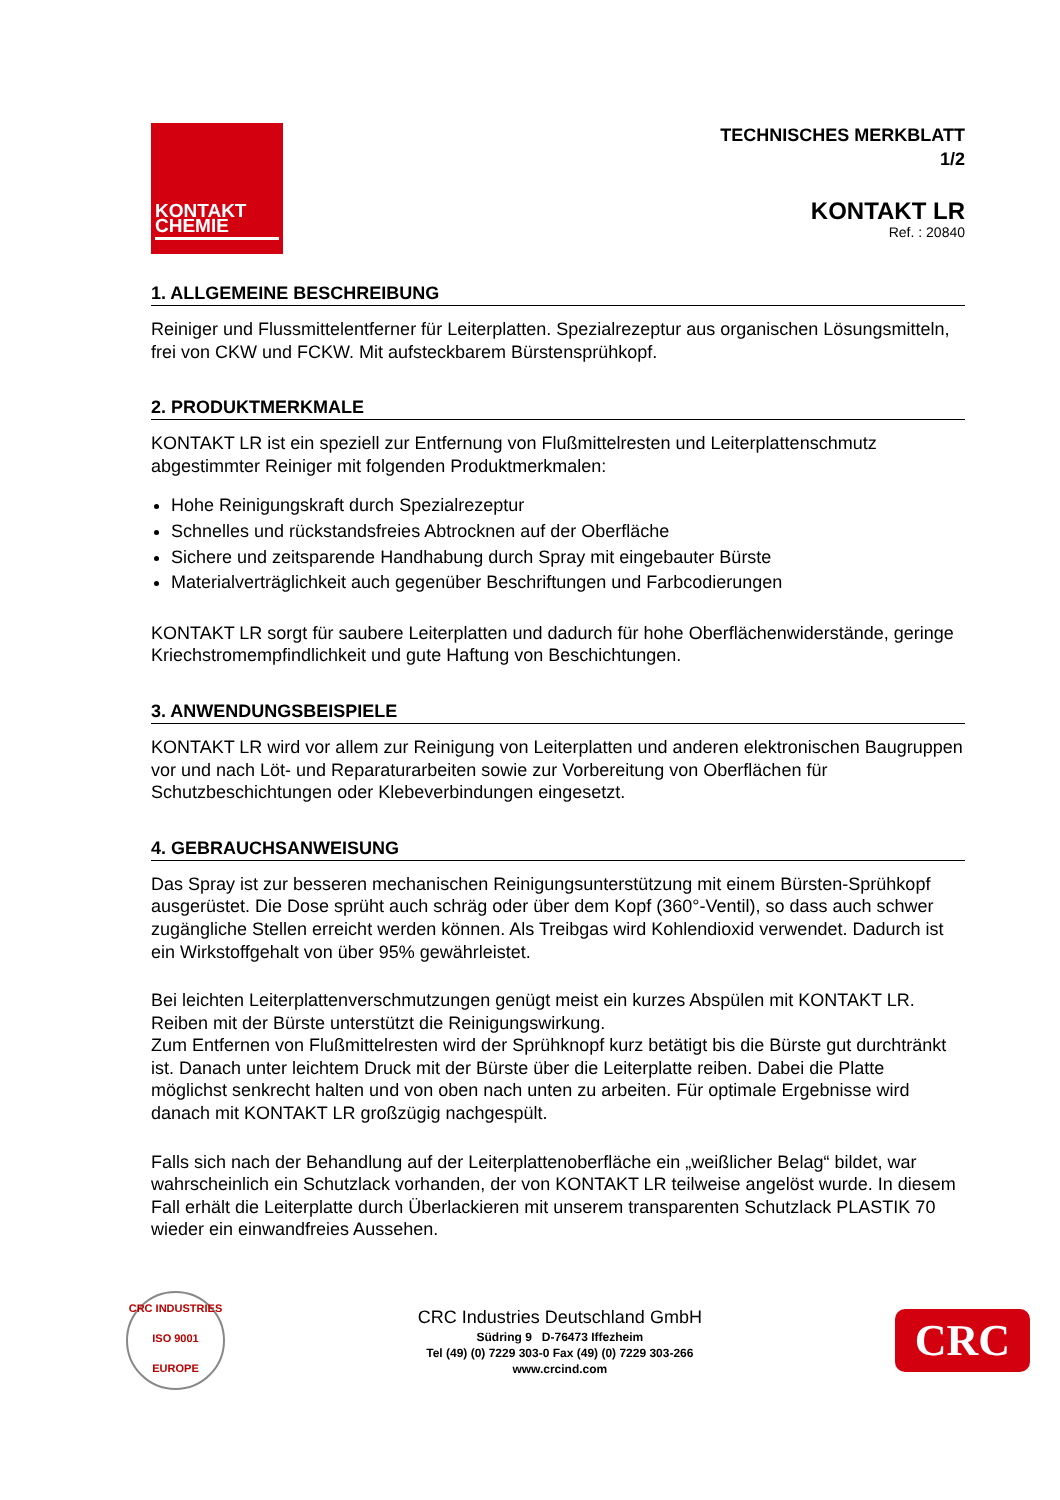KONTAKT
CHEMIE
TECHNISCHES MERKBLATT
1/2
KONTAKT LR
Ref. : 20840
1. ALLGEMEINE BESCHREIBUNG
Reiniger und Flussmittelentferner für Leiterplatten. Spezialrezeptur aus organischen Lösungsmitteln, frei von CKW und FCKW. Mit aufsteckbarem Bürstensprühkopf.
2. PRODUKTMERKMALE
KONTAKT LR ist ein speziell zur Entfernung von Flußmittelresten und Leiterplattenschmutz abgestimmter Reiniger mit folgenden Produktmerkmalen:
Hohe Reinigungskraft durch Spezialrezeptur
Schnelles und rückstandsfreies Abtrocknen auf der Oberfläche
Sichere und zeitsparende Handhabung durch Spray mit eingebauter Bürste
Materialverträglichkeit auch gegenüber Beschriftungen und Farbcodierungen
KONTAKT LR sorgt für saubere Leiterplatten und dadurch für hohe Oberflächenwiderstände, geringe Kriechstromempfindlichkeit und gute Haftung von Beschichtungen.
3. ANWENDUNGSBEISPIELE
KONTAKT LR wird vor allem zur Reinigung von Leiterplatten und anderen elektronischen Baugruppen vor und nach Löt- und Reparaturarbeiten sowie zur Vorbereitung von Oberflächen für Schutzbeschichtungen oder Klebeverbindungen eingesetzt.
4. GEBRAUCHSANWEISUNG
Das Spray ist zur besseren mechanischen Reinigungsunterstützung mit einem Bürsten-Sprühkopf ausgerüstet. Die Dose sprüht auch schräg oder über dem Kopf (360°-Ventil), so dass auch schwer zugängliche Stellen erreicht werden können. Als Treibgas wird Kohlendioxid verwendet. Dadurch ist ein Wirkstoffgehalt von über 95% gewährleistet.
Bei leichten Leiterplattenverschmutzungen genügt meist ein kurzes Abspülen mit KONTAKT LR. Reiben mit der Bürste unterstützt die Reinigungswirkung.
Zum Entfernen von Flußmittelresten wird der Sprühknopf kurz betätigt bis die Bürste gut durchtränkt ist. Danach unter leichtem Druck mit der Bürste über die Leiterplatte reiben. Dabei die Platte möglichst senkrecht halten und von oben nach unten zu arbeiten. Für optimale Ergebnisse wird danach mit KONTAKT LR großzügig nachgespült.
Falls sich nach der Behandlung auf der Leiterplattenoberfläche ein „weißlicher Belag“ bildet, war wahrscheinlich ein Schutzlack vorhanden, der von KONTAKT LR teilweise angelöst wurde. In diesem Fall erhält die Leiterplatte durch Überlackieren mit unserem transparenten Schutzlack PLASTIK 70 wieder ein einwandfreies Aussehen.
CRC INDUSTRIES
ISO 9001
EUROPE
CRC Industries Deutschland GmbH
Südring 9 D-76473 Iffezheim
Tel (49) (0) 7229 303-0 Fax (49) (0) 7229 303-266
www.crcind.com
CRC